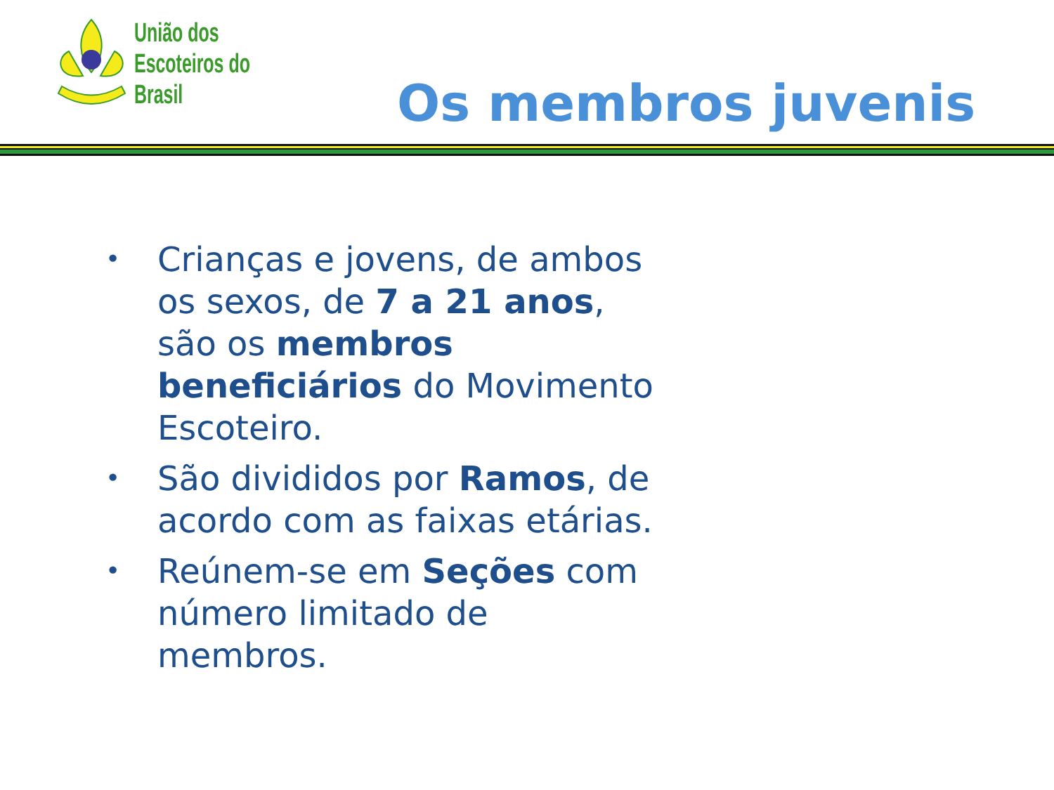União dos
Escoteiros do
Brasil
Os membros juvenis
• Crianças e jovens, de ambos os sexos, de 7 a 21 anos, são os membros beneficiários do Movimento Escoteiro.
• São divididos por Ramos, de acordo com as faixas etárias.
• Reúnem-se em Seções com número limitado de membros.